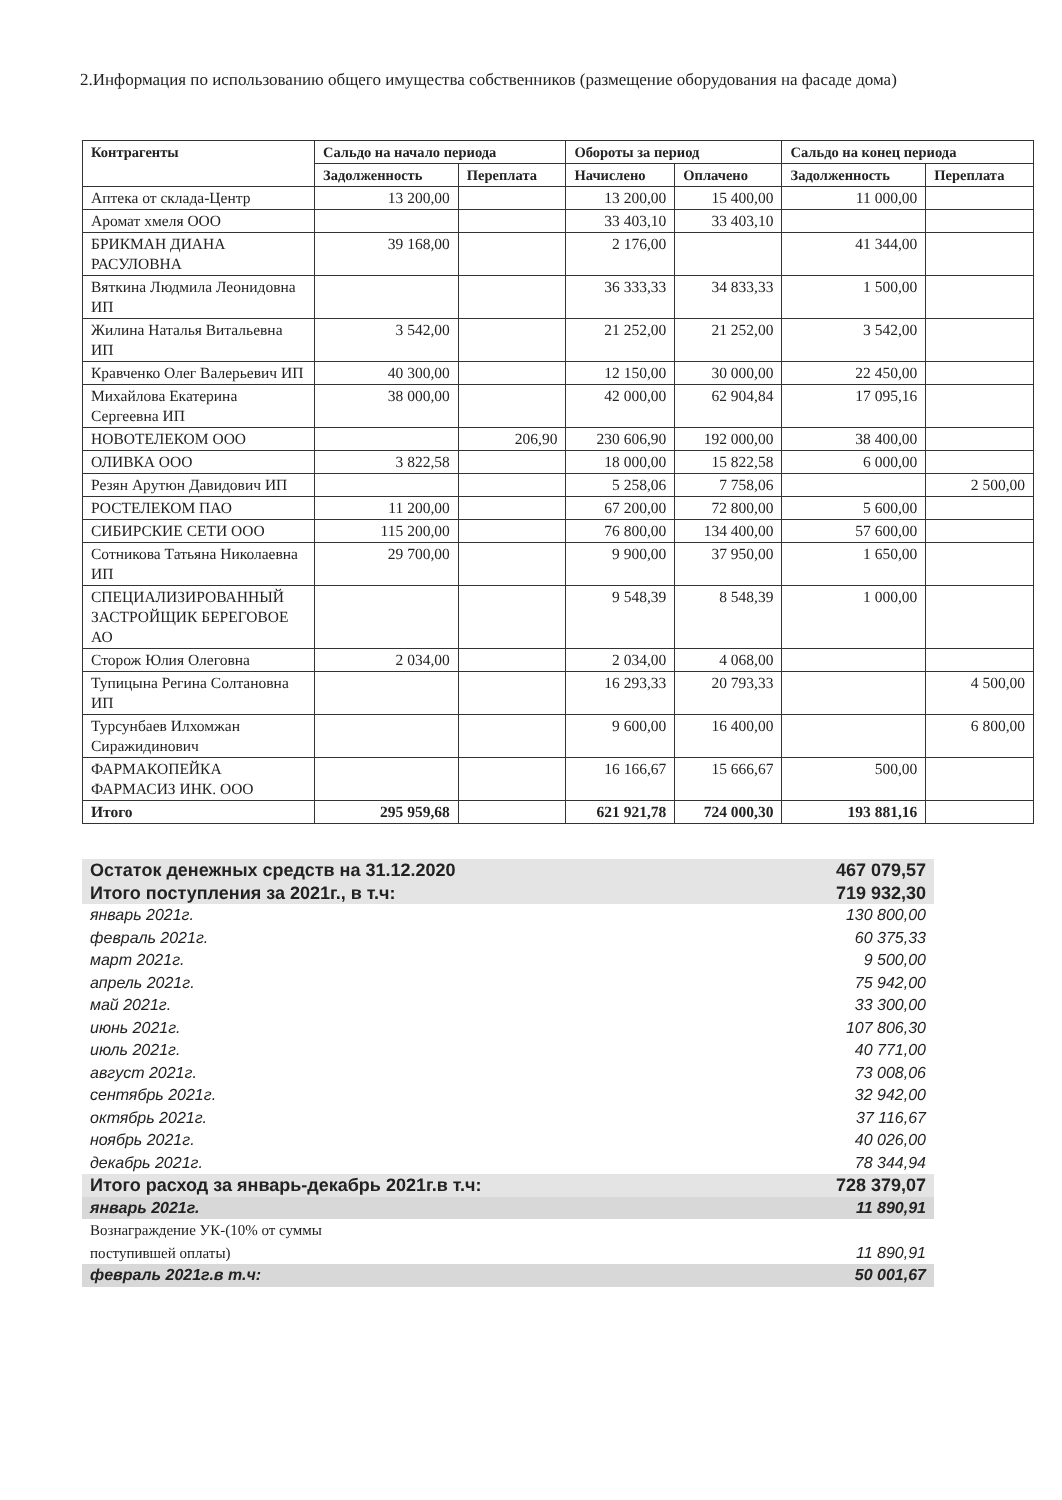2.Информация по использованию общего имущества собственников (размещение оборудования на фасаде дома)
| Контрагенты | Сальдо на начало периода | | Обороты за период | | Сальдо на конец периода | |
| --- | --- | --- | --- | --- | --- | --- |
| | Задолженность | Переплата | Начислено | Оплачено | Задолженность | Переплата |
| Аптека от склада-Центр | 13 200,00 | | 13 200,00 | 15 400,00 | 11 000,00 | |
| Аромат хмеля ООО | | | 33 403,10 | 33 403,10 | | |
| БРИКМАН ДИАНА РАСУЛОВНА | 39 168,00 | | 2 176,00 | | 41 344,00 | |
| Вяткина Людмила Леонидовна ИП | | | 36 333,33 | 34 833,33 | 1 500,00 | |
| Жилина Наталья Витальевна ИП | 3 542,00 | | 21 252,00 | 21 252,00 | 3 542,00 | |
| Кравченко Олег Валерьевич ИП | 40 300,00 | | 12 150,00 | 30 000,00 | 22 450,00 | |
| Михайлова Екатерина Сергеевна ИП | 38 000,00 | | 42 000,00 | 62 904,84 | 17 095,16 | |
| НОВОТЕЛЕКОМ ООО | | 206,90 | 230 606,90 | 192 000,00 | 38 400,00 | |
| ОЛИВКА ООО | 3 822,58 | | 18 000,00 | 15 822,58 | 6 000,00 | |
| Резян Арутюн Давидович ИП | | | 5 258,06 | 7 758,06 | | 2 500,00 |
| РОСТЕЛЕКОМ ПАО | 11 200,00 | | 67 200,00 | 72 800,00 | 5 600,00 | |
| СИБИРСКИЕ СЕТИ ООО | 115 200,00 | | 76 800,00 | 134 400,00 | 57 600,00 | |
| Сотникова Татьяна Николаевна ИП | 29 700,00 | | 9 900,00 | 37 950,00 | 1 650,00 | |
| СПЕЦИАЛИЗИРОВАННЫЙ ЗАСТРОЙЩИК БЕРЕГОВОЕ АО | | | 9 548,39 | 8 548,39 | 1 000,00 | |
| Сторож Юлия Олеговна | 2 034,00 | | 2 034,00 | 4 068,00 | | |
| Тупицына Регина Солтановна ИП | | | 16 293,33 | 20 793,33 | | 4 500,00 |
| Турсунбаев Илхомжан Сиражидинович | | | 9 600,00 | 16 400,00 | | 6 800,00 |
| ФАРМАКОПЕЙКА ФАРМАСИЗ ИНК. ООО | | | 16 166,67 | 15 666,67 | 500,00 | |
| Итого | 295 959,68 | | 621 921,78 | 724 000,30 | 193 881,16 | |
| Остаток денежных средств на 31.12.2020 | 467 079,57 |
| Итого поступления за 2021г., в т.ч: | 719 932,30 |
| январь 2021г. | 130 800,00 |
| февраль 2021г. | 60 375,33 |
| март 2021г. | 9 500,00 |
| апрель 2021г. | 75 942,00 |
| май 2021г. | 33 300,00 |
| июнь 2021г. | 107 806,30 |
| июль 2021г. | 40 771,00 |
| август 2021г. | 73 008,06 |
| сентябрь 2021г. | 32 942,00 |
| октябрь 2021г. | 37 116,67 |
| ноябрь 2021г. | 40 026,00 |
| декабрь 2021г. | 78 344,94 |
| Итого расход за январь-декабрь 2021г.в т.ч: | 728 379,07 |
| январь 2021г. | 11 890,91 |
| Вознаграждение УК-(10% от суммы поступившей оплаты) | 11 890,91 |
| февраль 2021г.в т.ч: | 50 001,67 |